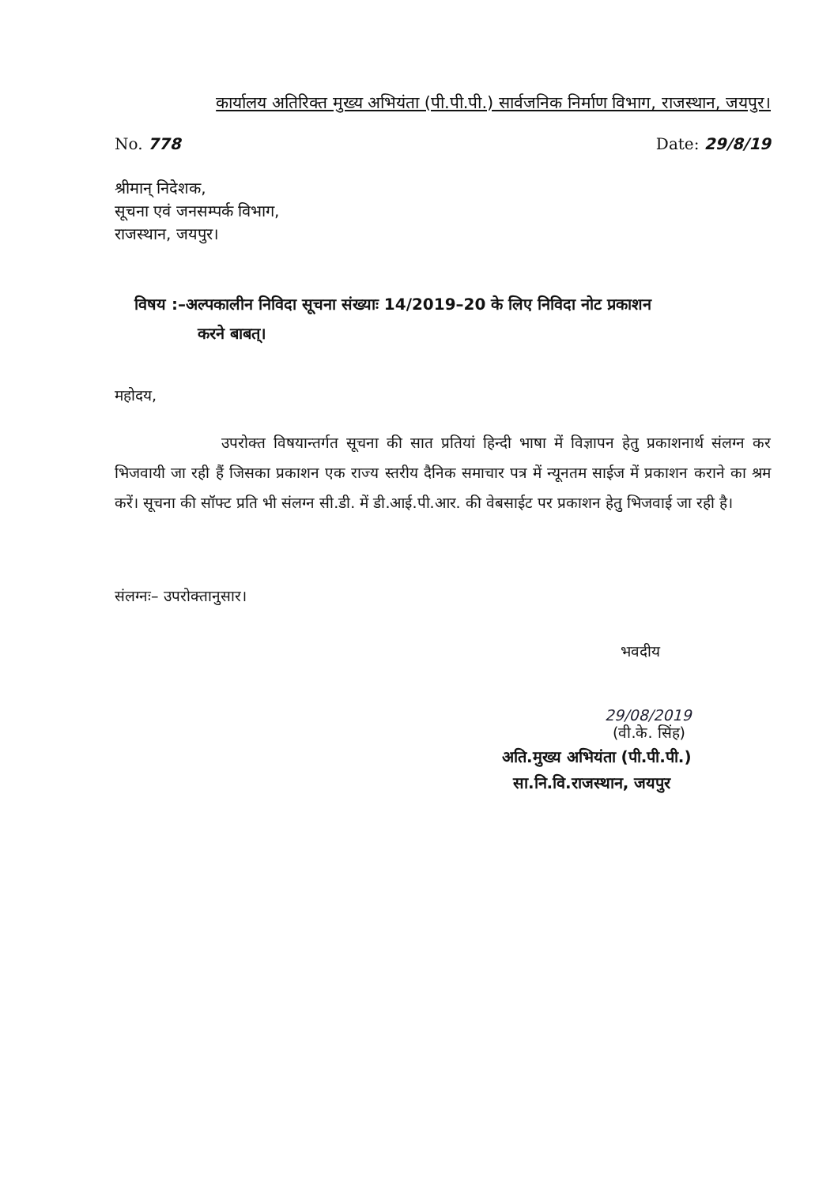कार्यालय अतिरिक्त मुख्य अभियंता (पी.पी.पी.) सार्वजनिक निर्माण विभाग, राजस्थान, जयपुर।
No. 778 Date: 29/8/19
श्रीमान् निदेशक,
सूचना एवं जनसम्पर्क विभाग,
राजस्थान, जयपुर।
विषय :–अल्पकालीन निविदा सूचना संख्याः 14/2019–20 के लिए निविदा नोट प्रकाशन
करने बाबत्।
महोदय,
उपरोक्त विषयान्तर्गत सूचना की सात प्रतियां हिन्दी भाषा में विज्ञापन हेतु प्रकाशनार्थ संलग्न कर भिजवायी जा रही हैं जिसका प्रकाशन एक राज्य स्तरीय दैनिक समाचार पत्र में न्यूनतम साईज में प्रकाशन कराने का श्रम करें। सूचना की सॉफ्ट प्रति भी संलग्न सी.डी. में डी.आई.पी.आर. की वेबसाईट पर प्रकाशन हेतु भिजवाई जा रही है।
संलग्नः– उपरोक्तानुसार।
भवदीय
29/08/2019
(वी.के. सिंह)
अति.मुख्य अभियंता (पी.पी.पी.)
सा.नि.वि.राजस्थान, जयपुर